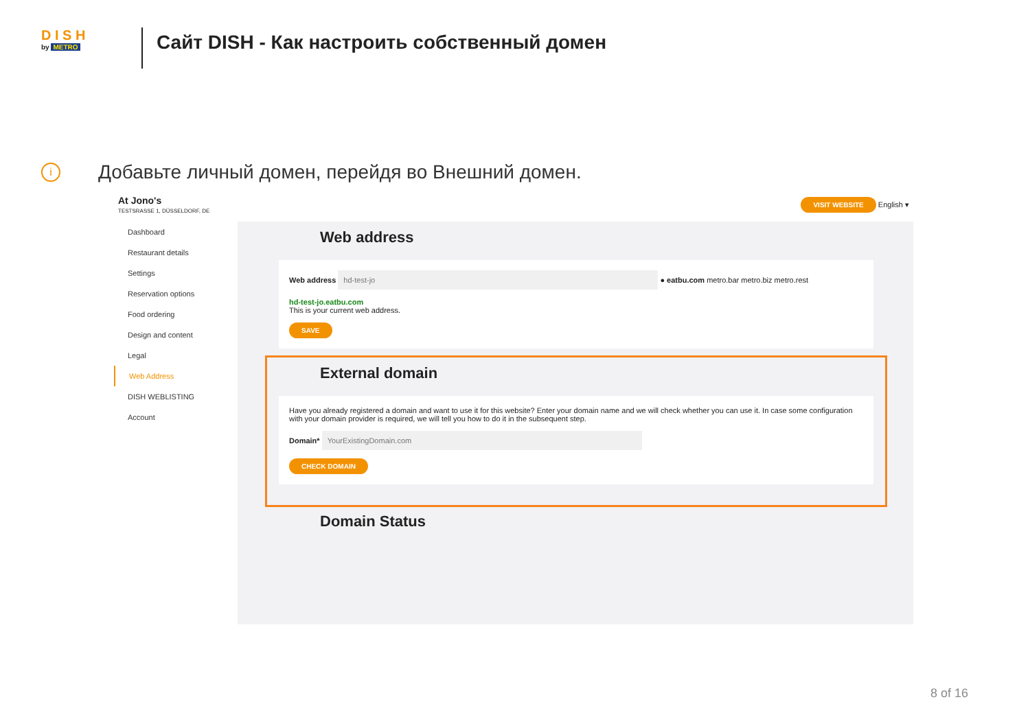D I S H
by METRO
Сайт DISH - Как настроить собственный домен
i Добавьте личный домен, перейдя во Внешний домен.
At Jono's
TESTSRASSE 1, DÜSSELDORF, DE
VISIT WEBSITE English ▾
Dashboard
Restaurant details
Settings
Reservation options
Food ordering
Design and content
Legal
Web Address
DISH WEBLISTING
Account
Web address
Web address hd-test-jo ● eatbu.com metro.bar metro.biz metro.rest
hd-test-jo.eatbu.com
This is your current web address.
SAVE
External domain
Have you already registered a domain and want to use it for this website? Enter your domain name and we will check whether you can use it. In case some configuration with your domain provider is required, we will tell you how to do it in the subsequent step.
Domain* YourExistingDomain.com
CHECK DOMAIN
Domain Status
8 of 16